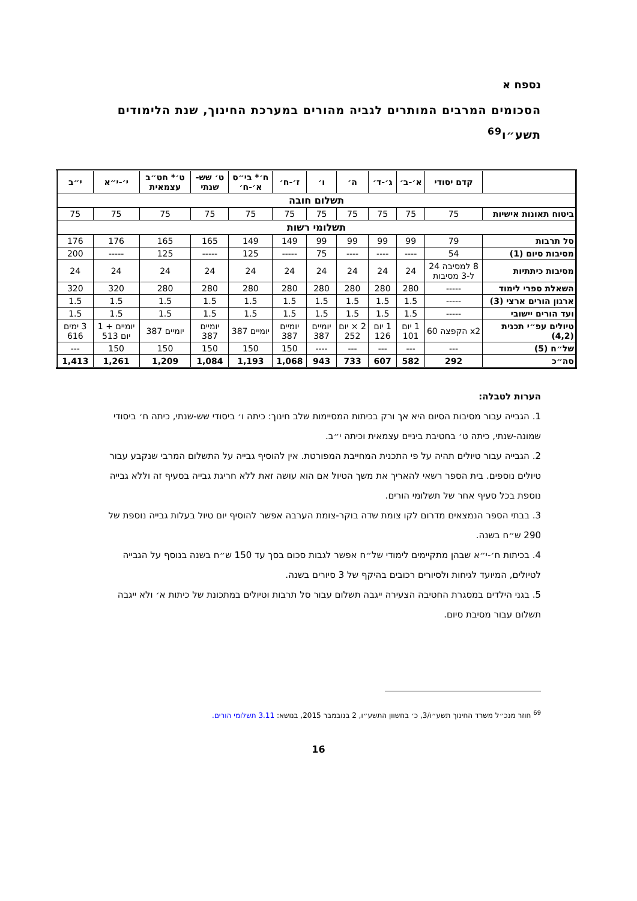נספח א
הסכומים המרבים המותרים לגביה מהורים במערכת החינוך, שנת הלימודים תשע״ו<sup>69</sup>
| | קדם יסודי | א׳-ב׳ | ג׳-ד׳ | ה׳ | ו׳ | ז׳-ח׳ | ח׳* בי״ס א׳-ח׳ | ט׳ שש-שנתי | ט׳* חט״ב עצמאית | י׳-י״א | י״ב |
| --- | --- | --- | --- | --- | --- | --- | --- | --- | --- | --- | --- |
| תשלום חובה | | | | | | | | | | | |
| ביטוח תאונות אישיות | 75 | 75 | 75 | 75 | 75 | 75 | 75 | 75 | 75 | 75 | 75 |
| תשלומי רשות | | | | | | | | | | | |
| סל תרבות | 79 | 99 | 99 | 99 | 99 | 149 | 149 | 165 | 165 | 176 | 176 |
| מסיבות סיום (1) | 54 | ---- | ---- | ---- | 75 | ----- | 125 | ----- | 125 | ----- | 200 |
| מסיבות כיתתיות | 8 למסיבה 24 ל-3 מסיבות | 24 | 24 | 24 | 24 | 24 | 24 | 24 | 24 | 24 | 24 |
| השאלת ספרי לימוד | ----- | 280 | 280 | 280 | 280 | 280 | 280 | 280 | 280 | 320 | 320 |
| ארגון הורים ארצי (3) | ----- | 1.5 | 1.5 | 1.5 | 1.5 | 1.5 | 1.5 | 1.5 | 1.5 | 1.5 | 1.5 |
| ועד הורים יישובי | ----- | 1.5 | 1.5 | 1.5 | 1.5 | 1.5 | 1.5 | 1.5 | 1.5 | 1.5 | 1.5 |
| טיולים עפ״י תכנית (4,2) | x2 הקפצה 60 | 1 יום 101 | 1 יום 126 | 2 × יום 252 | יומיים 387 | יומיים 387 | יומיים 387 | יומיים 387 | יומיים 387 | יומיים + 1 יום 513 | 3 ימים 616 |
| של״ח (5) | --- | --- | --- | --- | ---- | 150 | 150 | 150 | 150 | 150 | --- |
| סה״כ | 292 | 582 | 607 | 733 | 943 | 1,068 | 1,193 | 1,084 | 1,209 | 1,261 | 1,413 |
הערות לטבלה:
1. הגבייה עבור מסיבות הסיום היא אך ורק בכיתות המסיימות שלב חינוך: כיתה ו׳ ביסודי שש-שנתי, כיתה ח׳ ביסודי שמונה-שנתי, כיתה ט׳ בחטיבת ביניים עצמאית וכיתה י״ב.
2. הגבייה עבור טיולים תהיה על פי התכנית המחייבת המפורטת. אין להוסיף גבייה על התשלום המרבי שנקבע עבור טיולים נוספים. בית הספר רשאי להאריך את משך הטיול אם הוא עושה זאת ללא חריגת גבייה בסעיף זה וללא גבייה נוספת בכל סעיף אחר של תשלומי הורים.
3. בבתי הספר הנמצאים מדרום לקו צומת שדה בוקר-צומת הערבה אפשר להוסיף יום טיול בעלות גבייה נוספת של 290 ש״ח בשנה.
4. בכיתות ח׳-י״א שבהן מתקיימים לימודי של״ח אפשר לגבות סכום בסך עד 150 ש״ח בשנה בנוסף על הגבייה לטיולים, המיועד לגיחות ולסיורים רכובים בהיקף של 3 סיורים בשנה.
5. בגני הילדים במסגרת החטיבה הצעירה ייגבה תשלום עבור סל תרבות וטיולים במתכונת של כיתות א׳ ולא ייגבה תשלום עבור מסיבת סיום.
<sup>69</sup> חוזר מנכ״ל משרד החינוך תשע״ו/3, כ׳ בחשוון התשע״ו, 2 בנובמבר 2015, בנושא: 3.11 תשלומי הורים.
16